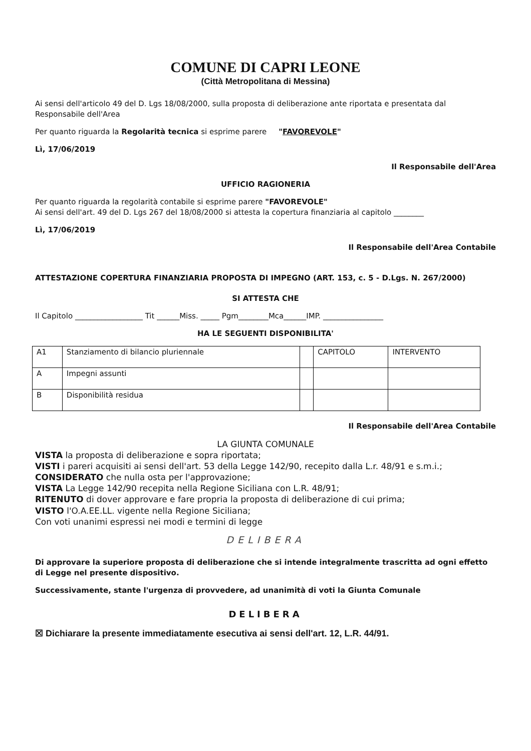COMUNE DI CAPRI LEONE
(Città Metropolitana di Messina)
Ai sensi dell'articolo 49 del D. Lgs 18/08/2000, sulla proposta di deliberazione ante riportata e presentata dal Responsabile dell'Area
Per quanto riguarda la Regolarità tecnica si esprime parere "FAVOREVOLE"
Lì, 17/06/2019
Il Responsabile dell'Area
UFFICIO RAGIONERIA
Per quanto riguarda la regolarità contabile si esprime parere "FAVOREVOLE"
Ai sensi dell'art. 49 del D. Lgs 267 del 18/08/2000 si attesta la copertura finanziaria al capitolo ________
Lì, 17/06/2019
Il Responsabile dell'Area Contabile
ATTESTAZIONE COPERTURA FINANZIARIA PROPOSTA DI IMPEGNO (ART. 153, c. 5 - D.Lgs. N. 267/2000)
SI ATTESTA CHE
Il Capitolo __________________ Tit ______Miss. _____ Pgm________Mca______IMP. ________________
HA LE SEGUENTI DISPONIBILITA'
| A1 | Stanziamento di bilancio pluriennale | | CAPITOLO | INTERVENTO |
| A | Impegni assunti | | | |
| B | Disponibilità residua | | | |
Il Responsabile dell'Area Contabile
LA GIUNTA COMUNALE
VISTA la proposta di deliberazione e sopra riportata;
VISTI i pareri acquisiti ai sensi dell'art. 53 della Legge 142/90, recepito dalla L.r. 48/91 e s.m.i.;
CONSIDERATO che nulla osta per l'approvazione;
VISTA La Legge 142/90 recepita nella Regione Siciliana con L.R. 48/91;
RITENUTO di dover approvare e fare propria la proposta di deliberazione di cui prima;
VISTO l'O.A.EE.LL. vigente nella Regione Siciliana;
Con voti unanimi espressi nei modi e termini di legge
DELIBERA
Di approvare la superiore proposta di deliberazione che si intende integralmente trascritta ad ogni effetto di Legge nel presente dispositivo.
Successivamente, stante l'urgenza di provvedere, ad unanimità di voti la Giunta Comunale
DELIBERA
☒ Dichiarare la presente immediatamente esecutiva ai sensi dell'art. 12, L.R. 44/91.